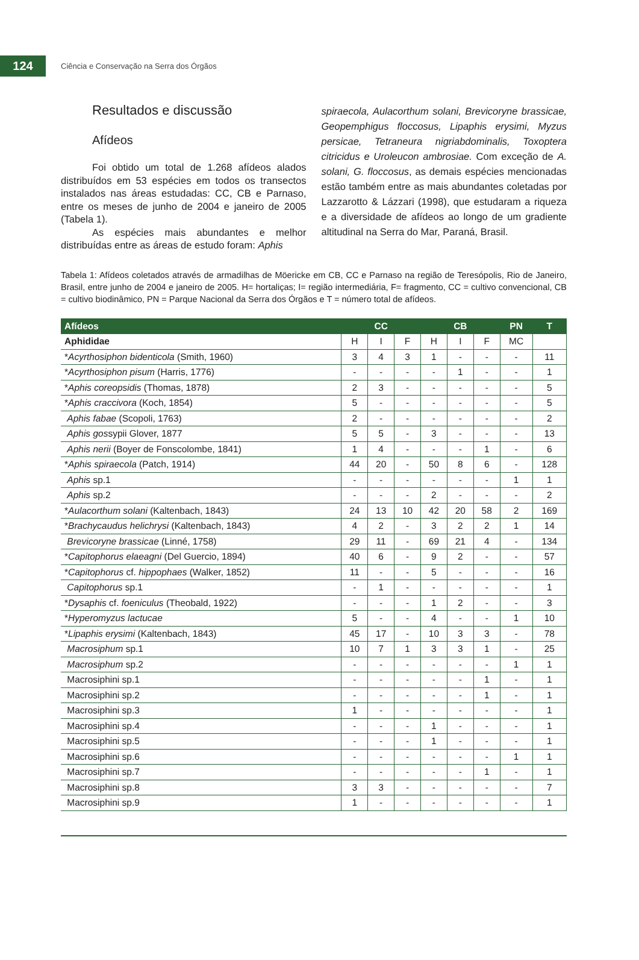124
Ciência e Conservação na Serra dos Órgãos
Resultados e discussão
Afídeos
Foi obtido um total de 1.268 afídeos alados distribuídos em 53 espécies em todos os transectos instalados nas áreas estudadas: CC, CB e Parnaso, entre os meses de junho de 2004 e janeiro de 2005 (Tabela 1).
As espécies mais abundantes e melhor distribuídas entre as áreas de estudo foram: Aphis
spiraecola, Aulacorthum solani, Brevicoryne brassicae, Geopemphigus floccosus, Lipaphis erysimi, Myzus persicae, Tetraneura nigriabdominalis, Toxoptera citricidus e Uroleucon ambrosiae. Com exceção de A. solani, G. floccosus, as demais espécies mencionadas estão também entre as mais abundantes coletadas por Lazzarotto & Lázzari (1998), que estudaram a riqueza e a diversidade de afídeos ao longo de um gradiente altitudinal na Serra do Mar, Paraná, Brasil.
Tabela 1: Afídeos coletados através de armadilhas de Möericke em CB, CC e Parnaso na região de Teresópolis, Rio de Janeiro, Brasil, entre junho de 2004 e janeiro de 2005. H= hortaliças; I= região intermediária, F= fragmento, CC = cultivo convencional, CB = cultivo biodinâmico, PN = Parque Nacional da Serra dos Órgãos e T = número total de afídeos.
| Afídeos | CC | | | CB | | | PN | T |
| --- | --- | --- | --- | --- | --- | --- | --- | --- |
| Aphididae | H | I | F | H | I | F | MC | |
| * Acyrthosiphon bidenticola (Smith, 1960) | 3 | 4 | 3 | 1 | - | - | - | 11 |
| * Acyrthosiphon pisum (Harris, 1776) | - | - | - | - | 1 | - | - | 1 |
| * Aphis coreopsidis (Thomas, 1878) | 2 | 3 | - | - | - | - | - | 5 |
| * Aphis craccivora (Koch, 1854) | 5 | - | - | - | - | - | - | 5 |
| Aphis fabae (Scopoli, 1763) | 2 | - | - | - | - | - | - | 2 |
| Aphis gos sypii Glover, 1877 | 5 | 5 | - | 3 | - | - | - | 13 |
| Aphis nerii (Boyer de Fonscolombe, 1841) | 1 | 4 | - | - | - | 1 | - | 6 |
| * Aphis spiraecola (Patch, 1914) | 44 | 20 | - | 50 | 8 | 6 | - | 128 |
| Aphis sp.1 | - | - | - | - | - | - | 1 | 1 |
| Aphis sp.2 | - | - | - | 2 | - | - | - | 2 |
| * Aulacorthum solani (Kaltenbach, 1843) | 24 | 13 | 10 | 42 | 20 | 58 | 2 | 169 |
| * Brachycaudus helichrysi (Kaltenbach, 1843) | 4 | 2 | - | 3 | 2 | 2 | 1 | 14 |
| Brevicoryne brassicae (Linné, 1758) | 29 | 11 | - | 69 | 21 | 4 | - | 134 |
| * Capitophorus elaeagni (Del Guercio, 1894) | 40 | 6 | - | 9 | 2 | - | - | 57 |
| * Capitophorus cf. hippophaes (Walker, 1852) | 11 | - | - | 5 | - | - | - | 16 |
| Capitophorus sp.1 | - | 1 | - | - | - | - | - | 1 |
| * Dysaphis cf. foeniculus (Theobald, 1922) | - | - | - | 1 | 2 | - | - | 3 |
| * Hyperomyzus lactucae | 5 | - | - | 4 | - | - | 1 | 10 |
| * Lipaphis erysimi (Kaltenbach, 1843) | 45 | 17 | - | 10 | 3 | 3 | - | 78 |
| Macrosiphum sp.1 | 10 | 7 | 1 | 3 | 3 | 1 | - | 25 |
| Macrosiphum sp.2 | - | - | - | - | - | - | 1 | 1 |
| Macrosiphini sp.1 | - | - | - | - | - | 1 | - | 1 |
| Macrosiphini sp.2 | - | - | - | - | - | 1 | - | 1 |
| Macrosiphini sp.3 | 1 | - | - | - | - | - | - | 1 |
| Macrosiphini sp.4 | - | - | - | 1 | - | - | - | 1 |
| Macrosiphini sp.5 | - | - | - | 1 | - | - | - | 1 |
| Macrosiphini sp.6 | - | - | - | - | - | - | 1 | 1 |
| Macrosiphini sp.7 | - | - | - | - | - | 1 | - | 1 |
| Macrosiphini sp.8 | 3 | 3 | - | - | - | - | - | 7 |
| Macrosiphini sp.9 | 1 | - | - | - | - | - | - | 1 |